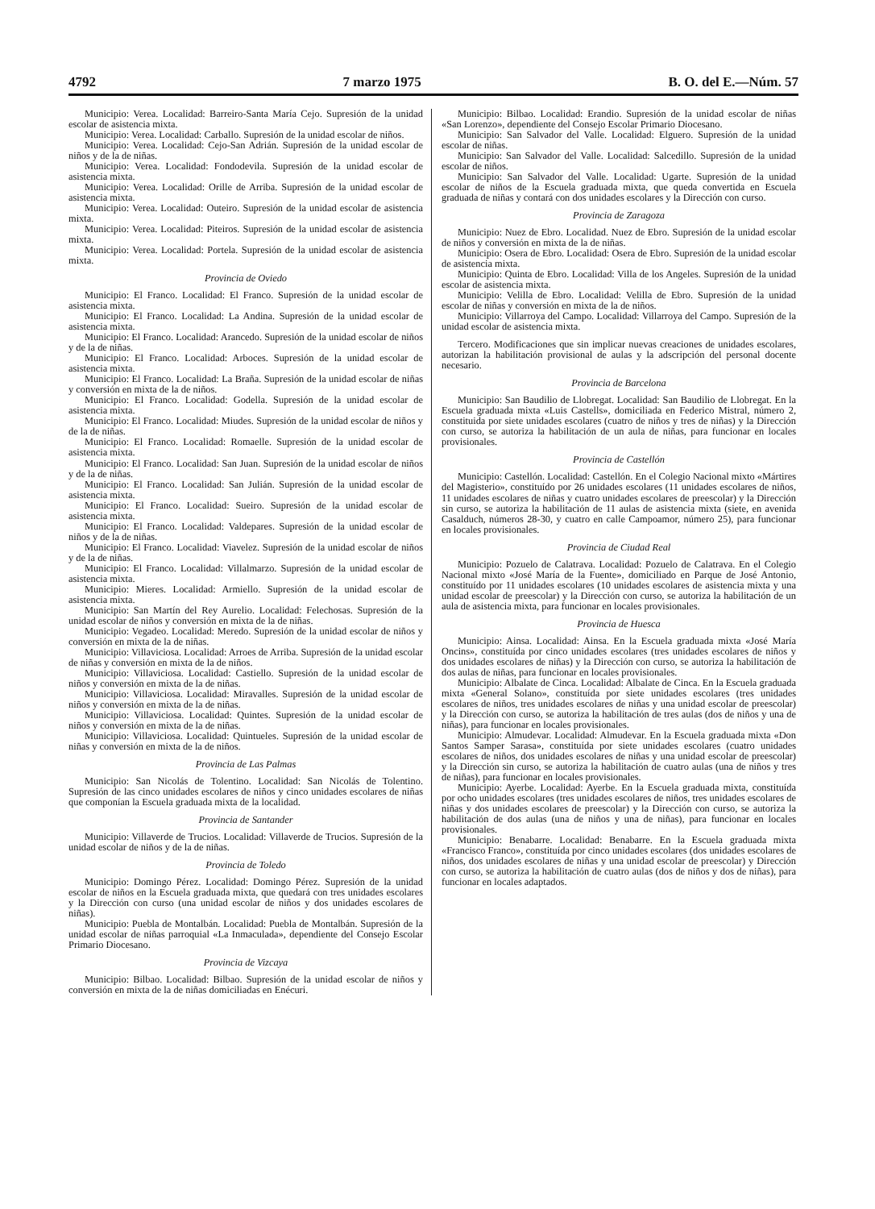4792 7 marzo 1975 B. O. del E.—Núm. 57
Municipio: Verea. Localidad: Barreiro-Santa María Cejo. Supresión de la unidad escolar de asistencia mixta.
Municipio: Verea. Localidad: Carballo. Supresión de la unidad escolar de niños.
Municipio: Verea. Localidad: Cejo-San Adrián. Supresión de la unidad escolar de niños y de la de niñas.
Municipio: Verea. Localidad: Fondodevila. Supresión de la unidad escolar de asistencia mixta.
Municipio: Verea. Localidad: Orille de Arriba. Supresión de la unidad escolar de asistencia mixta.
Municipio: Verea. Localidad: Outeiro. Supresión de la unidad escolar de asistencia mixta.
Municipio: Verea. Localidad: Piteiros. Supresión de la unidad escolar de asistencia mixta.
Municipio: Verea. Localidad: Portela. Supresión de la unidad escolar de asistencia mixta.
Provincia de Oviedo
Municipio: El Franco. Localidad: El Franco. Supresión de la unidad escolar de asistencia mixta.
Municipio: El Franco. Localidad: La Andina. Supresión de la unidad escolar de asistencia mixta.
Municipio: El Franco. Localidad: Arancedo. Supresión de la unidad escolar de niños y de la de niñas.
Municipio: El Franco. Localidad: Arboces. Supresión de la unidad escolar de asistencia mixta.
Municipio: El Franco. Localidad: La Braña. Supresión de la unidad escolar de niñas y conversión en mixta de la de niños.
Municipio: El Franco. Localidad: Godella. Supresión de la unidad escolar de asistencia mixta.
Municipio: El Franco. Localidad: Miudes. Supresión de la unidad escolar de niños y de la de niñas.
Municipio: El Franco. Localidad: Romaelle. Supresión de la unidad escolar de asistencia mixta.
Municipio: El Franco. Localidad: San Juan. Supresión de la unidad escolar de niños y de la de niñas.
Municipio: El Franco. Localidad: San Julián. Supresión de la unidad escolar de asistencia mixta.
Municipio: El Franco. Localidad: Sueiro. Supresión de la unidad escolar de asistencia mixta.
Municipio: El Franco. Localidad: Valdepares. Supresión de la unidad escolar de niños y de la de niñas.
Municipio: El Franco. Localidad: Viavelez. Supresión de la unidad escolar de niños y de la de niñas.
Municipio: El Franco. Localidad: Villalmarzo. Supresión de la unidad escolar de asistencia mixta.
Municipio: Mieres. Localidad: Armiello. Supresión de la unidad escolar de asistencia mixta.
Municipio: San Martín del Rey Aurelio. Localidad: Felechosas. Supresión de la unidad escolar de niños y conversión en mixta de la de niñas.
Municipio: Vegadeo. Localidad: Meredo. Supresión de la unidad escolar de niños y conversión en mixta de la de niñas.
Municipio: Villaviciosa. Localidad: Arroes de Arriba. Supresión de la unidad escolar de niñas y conversión en mixta de la de niños.
Municipio: Villaviciosa. Localidad: Castiello. Supresión de la unidad escolar de niños y conversión en mixta de la de niñas.
Municipio: Villaviciosa. Localidad: Miravalles. Supresión de la unidad escolar de niños y conversión en mixta de la de niñas.
Municipio: Villaviciosa. Localidad: Quintes. Supresión de la unidad escolar de niños y conversión en mixta de la de niñas.
Municipio: Villaviciosa. Localidad: Quintueles. Supresión de la unidad escolar de niñas y conversión en mixta de la de niños.
Provincia de Las Palmas
Municipio: San Nicolás de Tolentino. Localidad: San Nicolás de Tolentino. Supresión de las cinco unidades escolares de niños y cinco unidades escolares de niñas que componían la Escuela graduada mixta de la localidad.
Provincia de Santander
Municipio: Villaverde de Trucios. Localidad: Villaverde de Trucios. Supresión de la unidad escolar de niños y de la de niñas.
Provincia de Toledo
Municipio: Domingo Pérez. Localidad: Domingo Pérez. Supresión de la unidad escolar de niños en la Escuela graduada mixta, que quedará con tres unidades escolares y la Dirección con curso (una unidad escolar de niños y dos unidades escolares de niñas).
Municipio: Puebla de Montalbán. Localidad: Puebla de Montalbán. Supresión de la unidad escolar de niñas parroquial «La Inmaculada», dependiente del Consejo Escolar Primario Diocesano.
Provincia de Vizcaya
Municipio: Bilbao. Localidad: Bilbao. Supresión de la unidad escolar de niños y conversión en mixta de la de niñas domiciliadas en Enécuri.
Municipio: Bilbao. Localidad: Erandio. Supresión de la unidad escolar de niñas «San Lorenzo», dependiente del Consejo Escolar Primario Diocesano.
Municipio: San Salvador del Valle. Localidad: Elguero. Supresión de la unidad escolar de niñas.
Municipio: San Salvador del Valle. Localidad: Salcedillo. Supresión de la unidad escolar de niños.
Municipio: San Salvador del Valle. Localidad: Ugarte. Supresión de la unidad escolar de niños de la Escuela graduada mixta, que queda convertida en Escuela graduada de niñas y contará con dos unidades escolares y la Dirección con curso.
Provincia de Zaragoza
Municipio: Nuez de Ebro. Localidad. Nuez de Ebro. Supresión de la unidad escolar de niños y conversión en mixta de la de niñas.
Municipio: Osera de Ebro. Localidad: Osera de Ebro. Supresión de la unidad escolar de asistencia mixta.
Municipio: Quinta de Ebro. Localidad: Villa de los Angeles. Supresión de la unidad escolar de asistencia mixta.
Municipio: Velilla de Ebro. Localidad: Velilla de Ebro. Supresión de la unidad escolar de niñas y conversión en mixta de la de niños.
Municipio: Villarroya del Campo. Localidad: Villarroya del Campo. Supresión de la unidad escolar de asistencia mixta.
Tercero. Modificaciones que sin implicar nuevas creaciones de unidades escolares, autorizan la habilitación provisional de aulas y la adscripción del personal docente necesario.
Provincia de Barcelona
Municipio: San Baudilio de Llobregat. Localidad: San Baudilio de Llobregat. En la Escuela graduada mixta «Luis Castells», domiciliada en Federico Mistral, número 2, constituida por siete unidades escolares (cuatro de niños y tres de niñas) y la Dirección con curso, se autoriza la habilitación de un aula de niñas, para funcionar en locales provisionales.
Provincia de Castellón
Municipio: Castellón. Localidad: Castellón. En el Colegio Nacional mixto «Mártires del Magisterio», constituído por 26 unidades escolares (11 unidades escolares de niños, 11 unidades escolares de niñas y cuatro unidades escolares de preescolar) y la Dirección sin curso, se autoriza la habilitación de 11 aulas de asistencia mixta (siete, en avenida Casalduch, números 28-30, y cuatro en calle Campoamor, número 25), para funcionar en locales provisionales.
Provincia de Ciudad Real
Municipio: Pozuelo de Calatrava. Localidad: Pozuelo de Calatrava. En el Colegio Nacional mixto «José María de la Fuente», domiciliado en Parque de José Antonio, constituído por 11 unidades escolares (10 unidades escolares de asistencia mixta y una unidad escolar de preescolar) y la Dirección con curso, se autoriza la habilitación de un aula de asistencia mixta, para funcionar en locales provisionales.
Provincia de Huesca
Municipio: Ainsa. Localidad: Ainsa. En la Escuela graduada mixta «José María Oncins», constituída por cinco unidades escolares (tres unidades escolares de niños y dos unidades escolares de niñas) y la Dirección con curso, se autoriza la habilitación de dos aulas de niñas, para funcionar en locales provisionales.
Municipio: Albalate de Cinca. Localidad: Albalate de Cinca. En la Escuela graduada mixta «General Solano», constituída por siete unidades escolares (tres unidades escolares de niños, tres unidades escolares de niñas y una unidad escolar de preescolar) y la Dirección con curso, se autoriza la habilitación de tres aulas (dos de niños y una de niñas), para funcionar en locales provisionales.
Municipio: Almudevar. Localidad: Almudevar. En la Escuela graduada mixta «Don Santos Samper Sarasa», constituída por siete unidades escolares (cuatro unidades escolares de niños, dos unidades escolares de niñas y una unidad escolar de preescolar) y la Dirección sin curso, se autoriza la habilitación de cuatro aulas (una de niños y tres de niñas), para funcionar en locales provisionales.
Municipio: Ayerbe. Localidad: Ayerbe. En la Escuela graduada mixta, constituída por ocho unidades escolares (tres unidades escolares de niños, tres unidades escolares de niñas y dos unidades escolares de preescolar) y la Dirección con curso, se autoriza la habilitación de dos aulas (una de niños y una de niñas), para funcionar en locales provisionales.
Municipio: Benabarre. Localidad: Benabarre. En la Escuela graduada mixta «Francisco Franco», constituída por cinco unidades escolares (dos unidades escolares de niños, dos unidades escolares de niñas y una unidad escolar de preescolar) y Dirección con curso, se autoriza la habilitación de cuatro aulas (dos de niños y dos de niñas), para funcionar en locales adaptados.